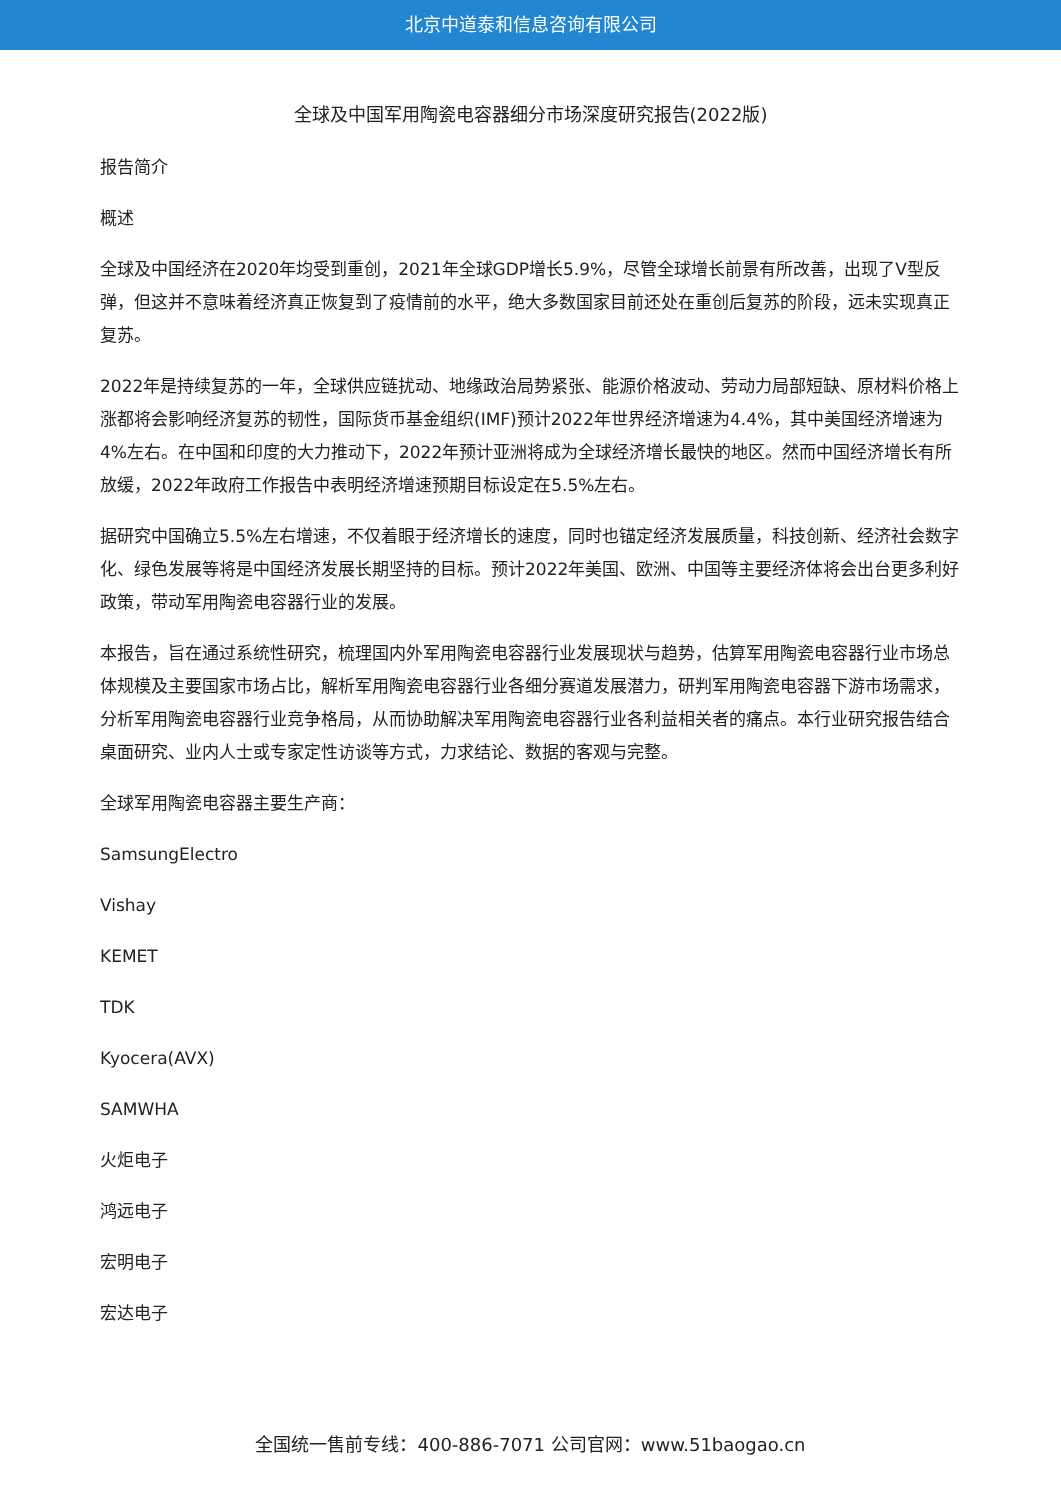北京中道泰和信息咨询有限公司
全球及中国军用陶瓷电容器细分市场深度研究报告(2022版)
报告简介
概述
全球及中国经济在2020年均受到重创，2021年全球GDP增长5.9%，尽管全球增长前景有所改善，出现了V型反弹，但这并不意味着经济真正恢复到了疫情前的水平，绝大多数国家目前还处在重创后复苏的阶段，远未实现真正复苏。
2022年是持续复苏的一年，全球供应链扰动、地缘政治局势紧张、能源价格波动、劳动力局部短缺、原材料价格上涨都将会影响经济复苏的韧性，国际货币基金组织(IMF)预计2022年世界经济增速为4.4%，其中美国经济增速为4%左右。在中国和印度的大力推动下，2022年预计亚洲将成为全球经济增长最快的地区。然而中国经济增长有所放缓，2022年政府工作报告中表明经济增速预期目标设定在5.5%左右。
据研究中国确立5.5%左右增速，不仅着眼于经济增长的速度，同时也锚定经济发展质量，科技创新、经济社会数字化、绿色发展等将是中国经济发展长期坚持的目标。预计2022年美国、欧洲、中国等主要经济体将会出台更多利好政策，带动军用陶瓷电容器行业的发展。
本报告，旨在通过系统性研究，梳理国内外军用陶瓷电容器行业发展现状与趋势，估算军用陶瓷电容器行业市场总体规模及主要国家市场占比，解析军用陶瓷电容器行业各细分赛道发展潜力，研判军用陶瓷电容器下游市场需求，分析军用陶瓷电容器行业竞争格局，从而协助解决军用陶瓷电容器行业各利益相关者的痛点。本行业研究报告结合桌面研究、业内人士或专家定性访谈等方式，力求结论、数据的客观与完整。
全球军用陶瓷电容器主要生产商：
SamsungElectro
Vishay
KEMET
TDK
Kyocera(AVX)
SAMWHA
火炬电子
鸿远电子
宏明电子
宏达电子
全国统一售前专线：400-886-7071 公司官网：www.51baogao.cn